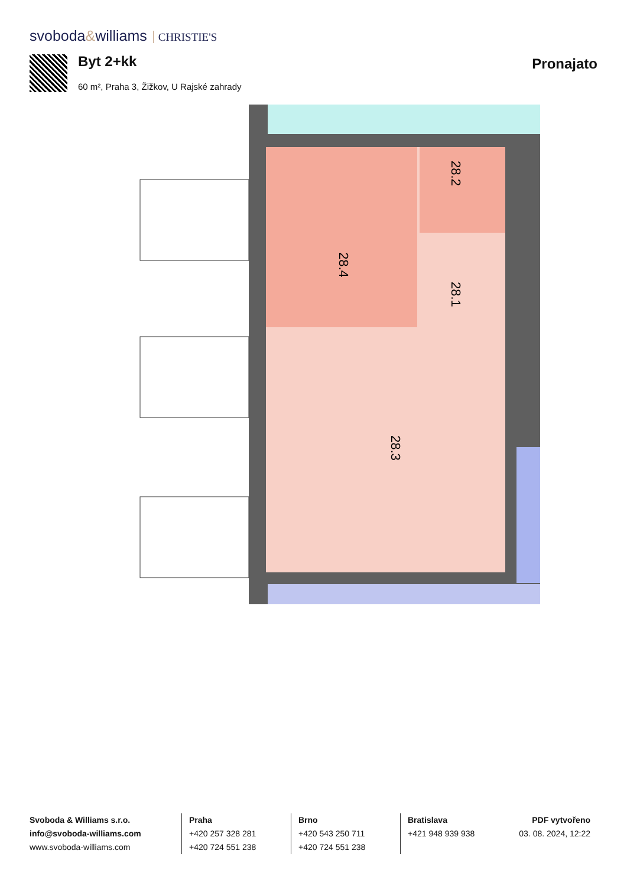svoboda&williams CHRISTIE'S
Byt 2+kk
60 m², Praha 3, Žižkov, U Rajské zahrady
Pronajato
28.4
28.2
28.1
28.3
Svoboda & Williams s.r.o.
info@svoboda-williams.com
www.svoboda-williams.com
Praha
+420 257 328 281
+420 724 551 238
Brno
+420 543 250 711
+420 724 551 238
Bratislava
+421 948 939 938
PDF vytvořeno
03. 08. 2024, 12:22